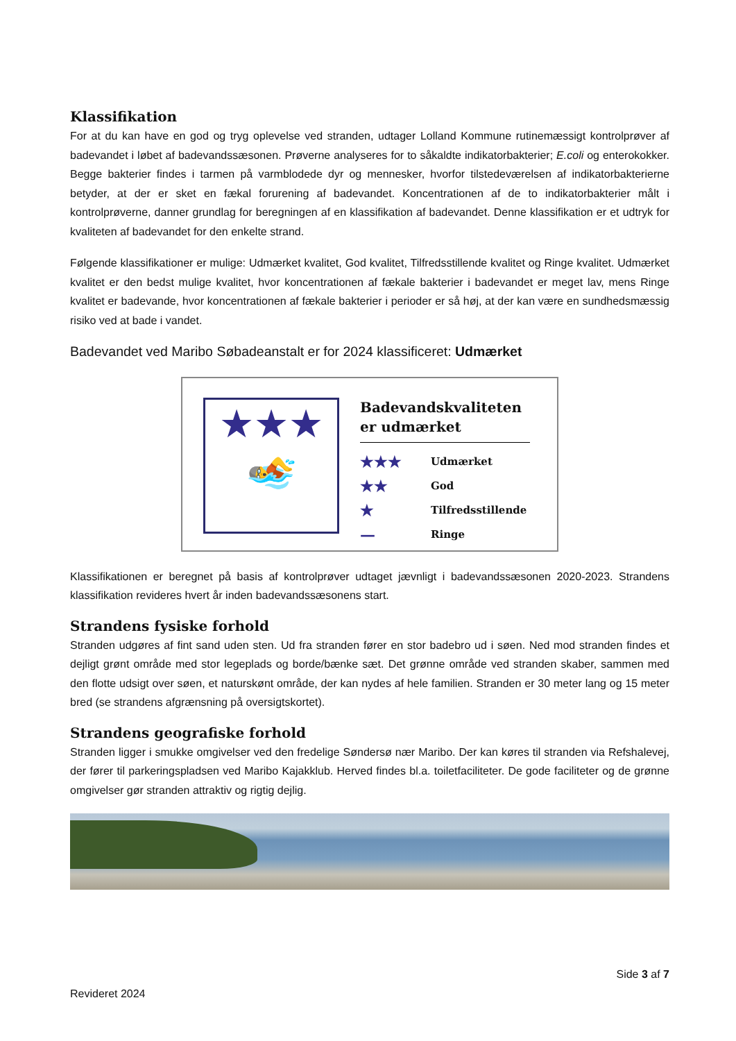Klassifikation
For at du kan have en god og tryg oplevelse ved stranden, udtager Lolland Kommune rutinemæssigt kontrolprøver af badevandet i løbet af badevandssæsonen. Prøverne analyseres for to såkaldte indikatorbakterier; E.coli og enterokokker. Begge bakterier findes i tarmen på varmblodede dyr og mennesker, hvorfor tilstedeværelsen af indikatorbakterierne betyder, at der er sket en fækal forurening af badevandet. Koncentrationen af de to indikatorbakterier målt i kontrolprøverne, danner grundlag for beregningen af en klassifikation af badevandet. Denne klassifikation er et udtryk for kvaliteten af badevandet for den enkelte strand.
Følgende klassifikationer er mulige: Udmærket kvalitet, God kvalitet, Tilfredsstillende kvalitet og Ringe kvalitet. Udmærket kvalitet er den bedst mulige kvalitet, hvor koncentrationen af fækale bakterier i badevandet er meget lav, mens Ringe kvalitet er badevande, hvor koncentrationen af fækale bakterier i perioder er så høj, at der kan være en sundhedsmæssig risiko ved at bade i vandet.
Badevandet ved Maribo Søbadeanstalt er for 2024 klassificeret: Udmærket
★★★
🏊
Badevandskvaliteten
er udmærket
★★★ Udmærket
★★ God
★ Tilfredsstillende
— Ringe
Klassifikationen er beregnet på basis af kontrolprøver udtaget jævnligt i badevandssæsonen 2020-2023. Strandens klassifikation revideres hvert år inden badevandssæsonens start.
Strandens fysiske forhold
Stranden udgøres af fint sand uden sten. Ud fra stranden fører en stor badebro ud i søen. Ned mod stranden findes et dejligt grønt område med stor legeplads og borde/bænke sæt. Det grønne område ved stranden skaber, sammen med den flotte udsigt over søen, et naturskønt område, der kan nydes af hele familien. Stranden er 30 meter lang og 15 meter bred (se strandens afgrænsning på oversigtskortet).
Strandens geografiske forhold
Stranden ligger i smukke omgivelser ved den fredelige Søndersø nær Maribo. Der kan køres til stranden via Refshalevej, der fører til parkeringspladsen ved Maribo Kajakklub. Herved findes bl.a. toiletfaciliteter. De gode faciliteter og de grønne omgivelser gør stranden attraktiv og rigtig dejlig.
Side 3 af 7
Revideret 2024